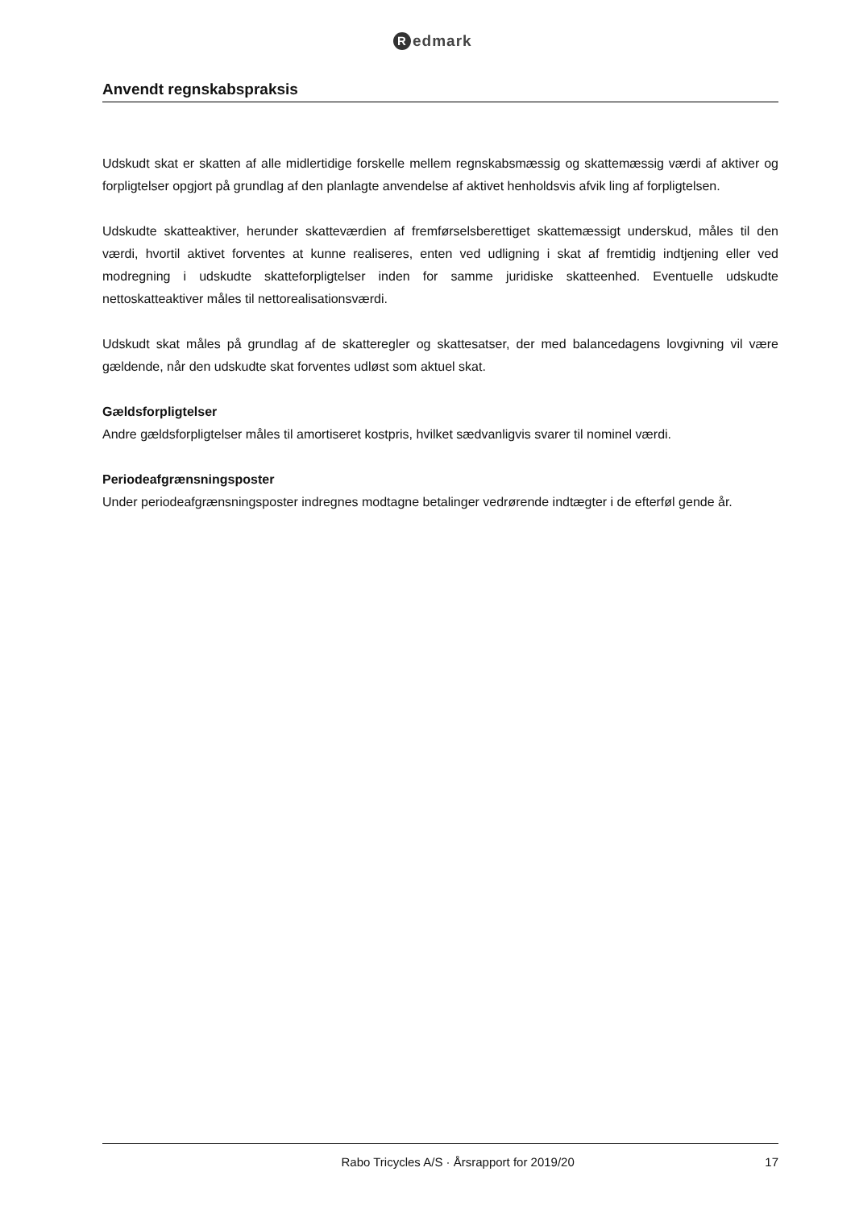Redmark
Anvendt regnskabspraksis
Udskudt skat er skatten af alle midlertidige forskelle mellem regnskabsmæssig og skattemæssig værdi af aktiver og forpligtelser opgjort på grundlag af den planlagte anvendelse af aktivet henholdsvis afvik ling af forpligtelsen.
Udskudte skatteaktiver, herunder skatteværdien af fremførselsberettiget skattemæssigt underskud, måles til den værdi, hvortil aktivet forventes at kunne realiseres, enten ved udligning i skat af fremtidig indtjening eller ved modregning i udskudte skatteforpligtelser inden for samme juridiske skatteenhed. Eventuelle udskudte nettoskatteaktiver måles til nettorealisationsværdi.
Udskudt skat måles på grundlag af de skatteregler og skattesatser, der med balancedagens lovgivning vil være gældende, når den udskudte skat forventes udløst som aktuel skat.
Gældsforpligtelser
Andre gældsforpligtelser måles til amortiseret kostpris, hvilket sædvanligvis svarer til nominel værdi.
Periodeafgrænsningsposter
Under periodeafgrænsningsposter indregnes modtagne betalinger vedrørende indtægter i de efterføl gende år.
Rabo Tricycles A/S · Årsrapport for 2019/20 17